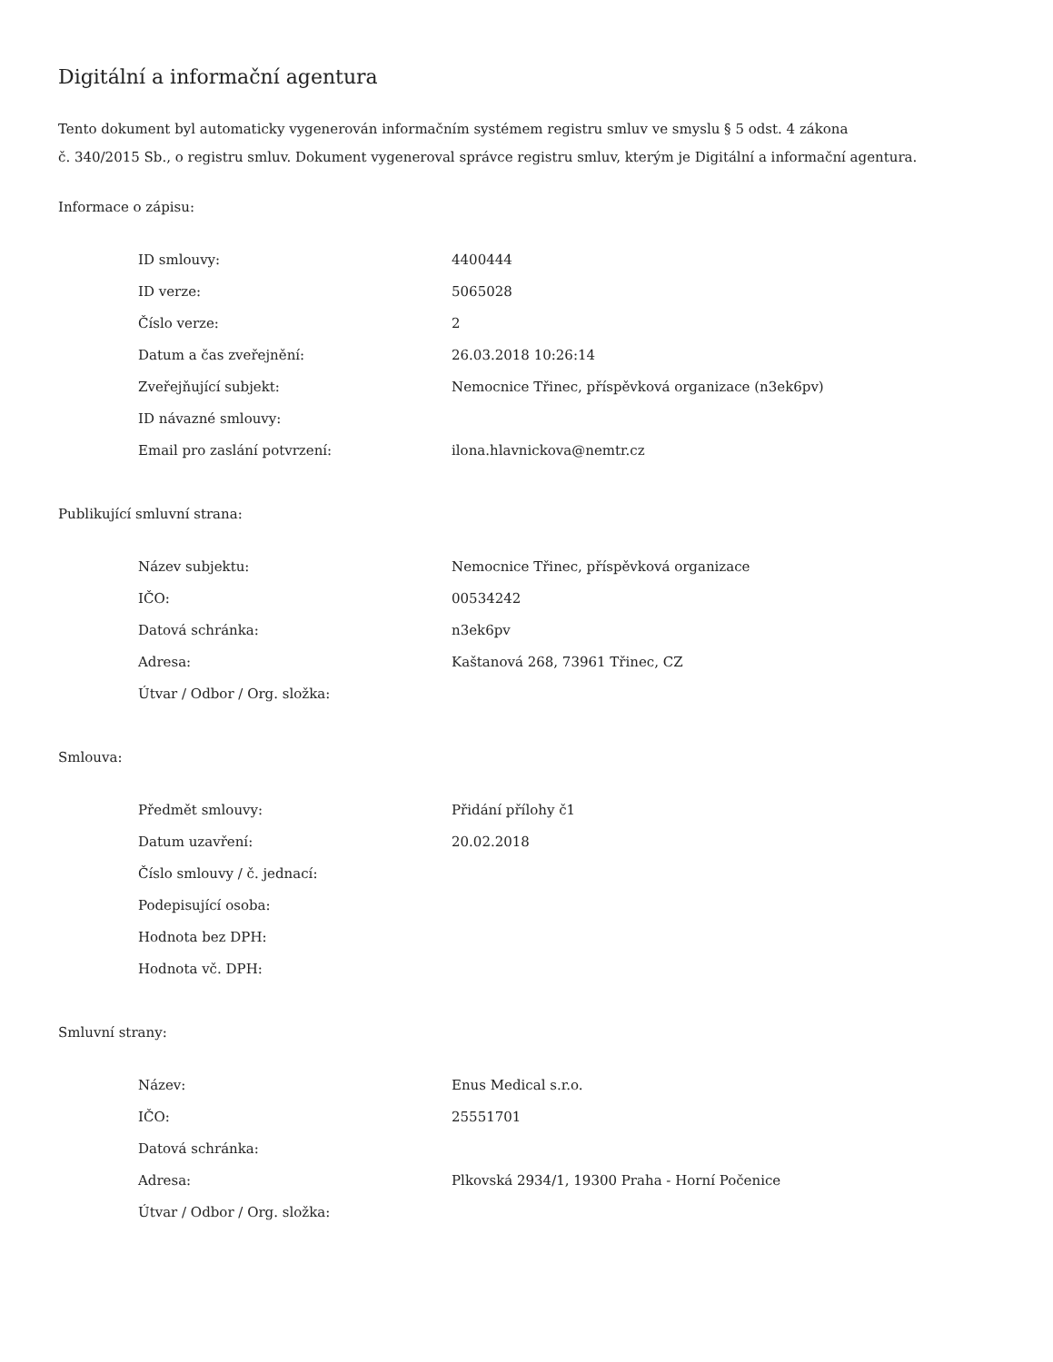Digitální a informační agentura
Tento dokument byl automaticky vygenerován informačním systémem registru smluv ve smyslu § 5 odst. 4 zákona
č. 340/2015 Sb., o registru smluv. Dokument vygeneroval správce registru smluv, kterým je Digitální a informační agentura.
Informace o zápisu:
| ID smlouvy: | 4400444 |
| ID verze: | 5065028 |
| Číslo verze: | 2 |
| Datum a čas zveřejnění: | 26.03.2018 10:26:14 |
| Zveřejňující subjekt: | Nemocnice Třinec, příspěvková organizace (n3ek6pv) |
| ID návazné smlouvy: | |
| Email pro zaslání potvrzení: | ilona.hlavnickova@nemtr.cz |
Publikující smluvní strana:
| Název subjektu: | Nemocnice Třinec, příspěvková organizace |
| IČO: | 00534242 |
| Datová schránka: | n3ek6pv |
| Adresa: | Kaštanová 268, 73961 Třinec, CZ |
| Útvar / Odbor / Org. složka: | |
Smlouva:
| Předmět smlouvy: | Přidání přílohy č1 |
| Datum uzavření: | 20.02.2018 |
| Číslo smlouvy / č. jednací: | |
| Podepisující osoba: | |
| Hodnota bez DPH: | |
| Hodnota vč. DPH: | |
Smluvní strany:
| Název: | Enus Medical s.r.o. |
| IČO: | 25551701 |
| Datová schránka: | |
| Adresa: | Plkovská 2934/1, 19300 Praha - Horní Počenice |
| Útvar / Odbor / Org. složka: | |